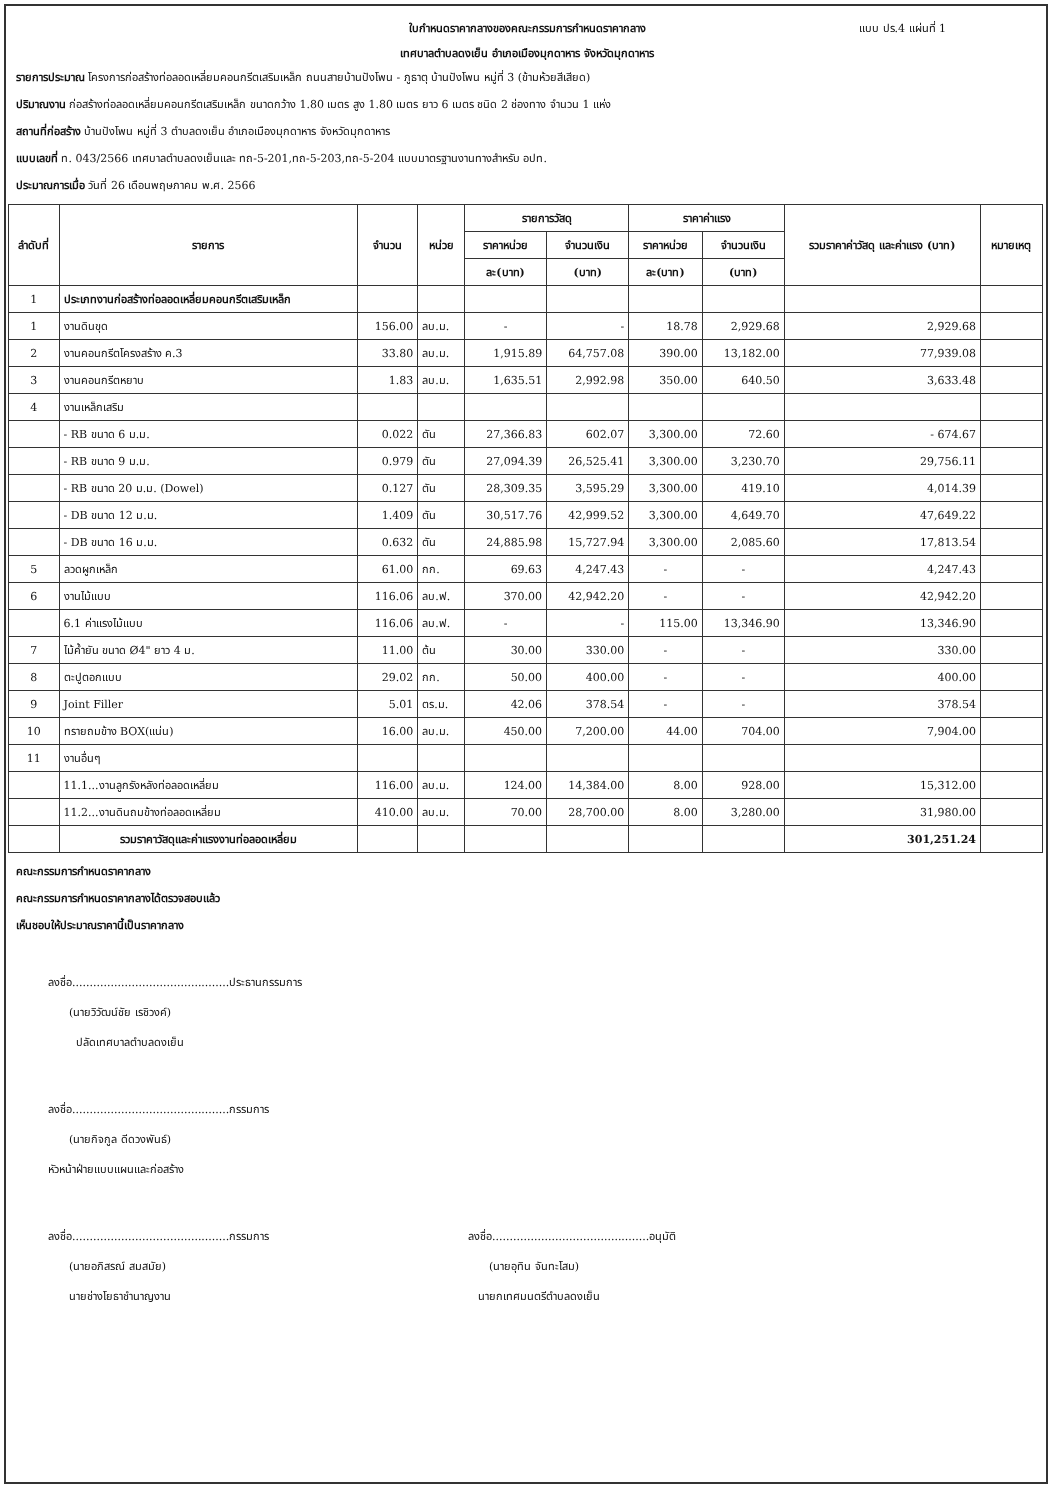ใบกำหนดราคากลางของคณะกรรมการกำหนดราคากลาง แบบ ปร.4 แผ่นที่ 1
เทศบาลตำบลดงเย็น อำเภอเมืองมุกดาหาร จังหวัดมุกดาหาร
รายการประมาณ โครงการก่อสร้างท่อลอดเหลี่ยมคอนกรีตเสริมเหล็ก ถนนสายบ้านปังโพน - ภูธาตุ บ้านปังโพน หมู่ที่ 3 (ข้ามห้วยสีเสียด)
ปริมาณงาน ก่อสร้างท่อลอดเหลี่ยมคอนกรีตเสริมเหล็ก ขนาดกว้าง 1.80 เมตร สูง 1.80 เมตร ยาว 6 เมตร ชนิด 2 ช่องทาง จำนวน 1 แห่ง
สถานที่ก่อสร้าง บ้านปังโพน หมู่ที่ 3 ตำบลดงเย็น อำเภอเมืองมุกดาหาร จังหวัดมุกดาหาร
แบบเลขที่ ท. 043/2566 เทศบาลตำบลดงเย็นและ ทถ-5-201,ทถ-5-203,ทถ-5-204 แบบมาตรฐานงานทางสำหรับ อปท.
ประมาณการเมื่อ วันที่ 26 เดือนพฤษภาคม พ.ศ. 2566
| ลำดับที่ | รายการ | จำนวน | หน่วย | รายการวัสดุ | | ราคาค่าแรง | | รวมราคาค่าวัสดุ และค่าแรง (บาท) | หมายเหตุ |
| --- | --- | --- | --- | --- | --- | --- | --- | --- | --- |
| | | | | ราคาหน่วย | จำนวนเงิน | ราคาหน่วย | จำนวนเงิน | | |
| | | | | ละ(บาท) | (บาท) | ละ(บาท) | (บาท) | | |
| 1 | ประเภทงานก่อสร้างท่อลอดเหลี่ยมคอนกรีตเสริมเหล็ก | | | | | | | | |
| 1 | งานดินขุด | 156.00 | ลบ.ม. | - | - | 18.78 | 2,929.68 | 2,929.68 | |
| 2 | งานคอนกรีตโครงสร้าง ค.3 | 33.80 | ลบ.ม. | 1,915.89 | 64,757.08 | 390.00 | 13,182.00 | 77,939.08 | |
| 3 | งานคอนกรีตหยาบ | 1.83 | ลบ.ม. | 1,635.51 | 2,992.98 | 350.00 | 640.50 | 3,633.48 | |
| 4 | งานเหล็กเสริม | | | | | | | | |
| | - RB ขนาด 6 ม.ม. | 0.022 | ตัน | 27,366.83 | 602.07 | 3,300.00 | 72.60 | - 674.67 | |
| | - RB ขนาด 9 ม.ม. | 0.979 | ตัน | 27,094.39 | 26,525.41 | 3,300.00 | 3,230.70 | 29,756.11 | |
| | - RB ขนาด 20 ม.ม. (Dowel) | 0.127 | ตัน | 28,309.35 | 3,595.29 | 3,300.00 | 419.10 | 4,014.39 | |
| | - DB ขนาด 12 ม.ม. | 1.409 | ตัน | 30,517.76 | 42,999.52 | 3,300.00 | 4,649.70 | 47,649.22 | |
| | - DB ขนาด 16 ม.ม. | 0.632 | ตัน | 24,885.98 | 15,727.94 | 3,300.00 | 2,085.60 | 17,813.54 | |
| 5 | ลวดผูกเหล็ก | 61.00 | กก. | 69.63 | 4,247.43 | - | - | 4,247.43 | |
| 6 | งานไม้แบบ | 116.06 | ลบ.ฟ. | 370.00 | 42,942.20 | - | - | 42,942.20 | |
| | 6.1 ค่าแรงไม้แบบ | 116.06 | ลบ.ฟ. | - | - | 115.00 | 13,346.90 | 13,346.90 | |
| 7 | ไม้ค้ำยัน ขนาด Ø4" ยาว 4 ม. | 11.00 | ต้น | 30.00 | 330.00 | - | - | 330.00 | |
| 8 | ตะปูตอกแบบ | 29.02 | กก. | 50.00 | 400.00 | - | - | 400.00 | |
| 9 | Joint Filler | 5.01 | ตร.ม. | 42.06 | 378.54 | - | - | 378.54 | |
| 10 | ทรายถมข้าง BOX(แน่น) | 16.00 | ลบ.ม. | 450.00 | 7,200.00 | 44.00 | 704.00 | 7,904.00 | |
| 11 | งานอื่นๆ | | | | | | | | |
| | 11.1...งานลูกรังหลังท่อลอดเหลี่ยม | 116.00 | ลบ.ม. | 124.00 | 14,384.00 | 8.00 | 928.00 | 15,312.00 | |
| | 11.2...งานดินถมข้างท่อลอดเหลี่ยม | 410.00 | ลบ.ม. | 70.00 | 28,700.00 | 8.00 | 3,280.00 | 31,980.00 | |
| | รวมราคาวัสดุและค่าแรงงานท่อลอดเหลี่ยม | | | | | | | 301,251.24 | |
คณะกรรมการกำหนดราคากลาง
คณะกรรมการกำหนดราคากลางได้ตรวจสอบแล้ว
เห็นชอบให้ประมาณราคานี้เป็นราคากลาง
ลงชื่อ.............................................ประธานกรรมการ
(นายวิวัฒน์ชัย เรชิวงค์)
ปลัดเทศบาลตำบลดงเย็น
ลงชื่อ.............................................กรรมการ
(นายกิจกูล ดีดวงพันธ์)
หัวหน้าฝ่ายแบบแผนและก่อสร้าง
ลงชื่อ.............................................กรรมการ
(นายอภิสรณ์ สมสมัย)
นายช่างโยธาชำนาญงาน
ลงชื่อ.............................................อนุมัติ
(นายอุทิน จันทะโสม)
นายกเทศมนตรีตำบลดงเย็น